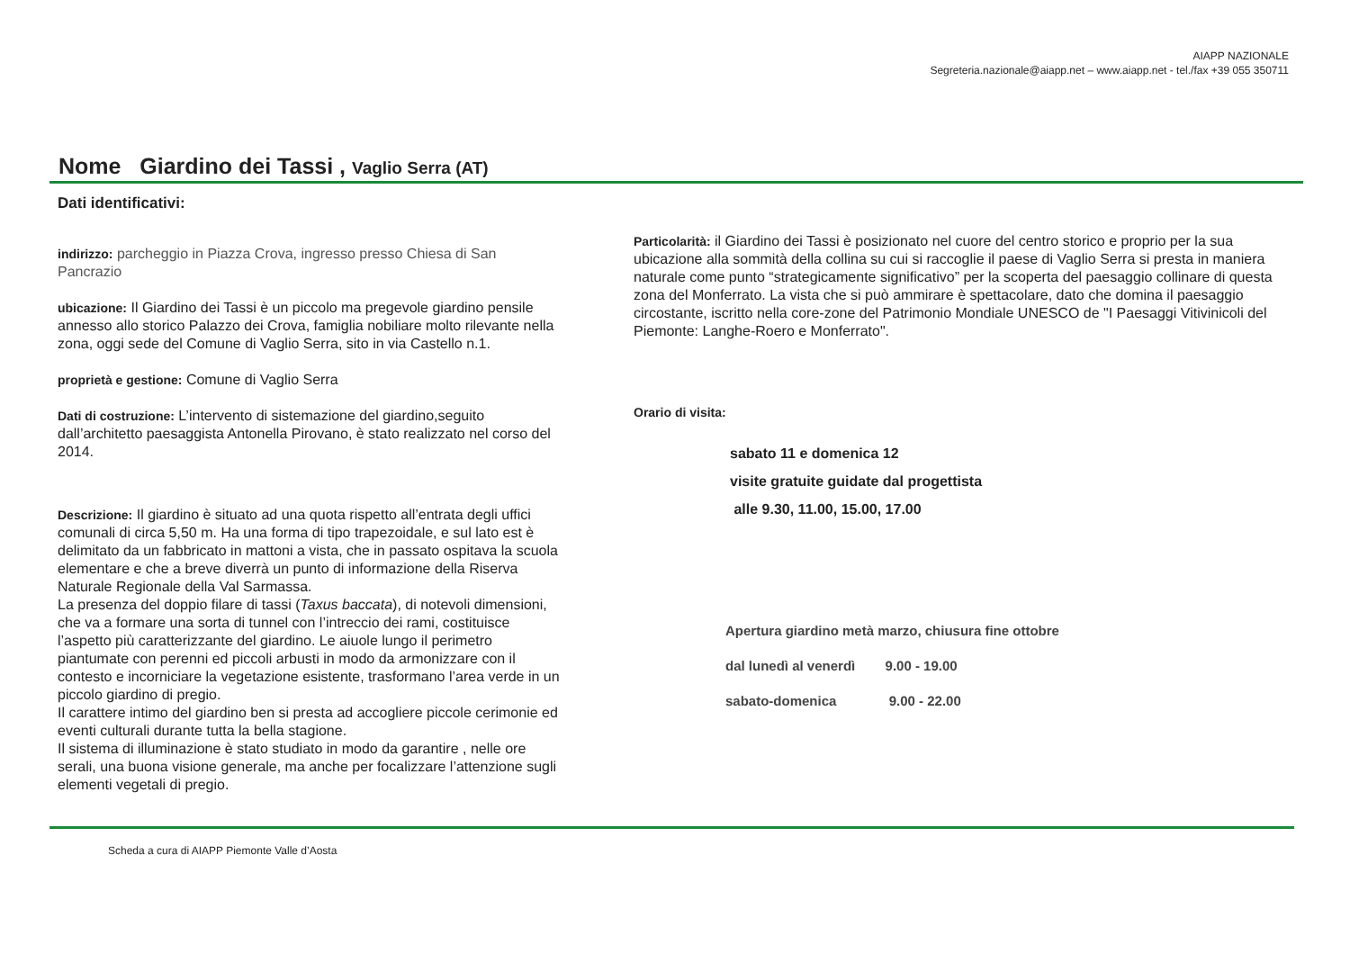AIAPP NAZIONALE
Segreteria.nazionale@aiapp.net – www.aiapp.net - tel./fax +39 055 350711
Nome Giardino dei Tassi , Vaglio Serra (AT)
Dati identificativi:
indirizzo: parcheggio in Piazza Crova, ingresso presso Chiesa di San Pancrazio
ubicazione: Il Giardino dei Tassi è un piccolo ma pregevole giardino pensile annesso allo storico Palazzo dei Crova, famiglia nobiliare molto rilevante nella zona, oggi sede del Comune di Vaglio Serra, sito in via Castello n.1.
proprietà e gestione: Comune di Vaglio Serra
Dati di costruzione: L’intervento di sistemazione del giardino,seguito dall’architetto paesaggista Antonella Pirovano, è stato realizzato nel corso del 2014.
Descrizione: Il giardino è situato ad una quota rispetto all’entrata degli uffici comunali di circa 5,50 m. Ha una forma di tipo trapezoidale, e sul lato est è delimitato da un fabbricato in mattoni a vista, che in passato ospitava la scuola elementare e che a breve diverrà un punto di informazione della Riserva Naturale Regionale della Val Sarmassa.
La presenza del doppio filare di tassi (Taxus baccata), di notevoli dimensioni, che va a formare una sorta di tunnel con l’intreccio dei rami, costituisce l’aspetto più caratterizzante del giardino. Le aiuole lungo il perimetro piantumate con perenni ed piccoli arbusti in modo da armonizzare con il contesto e incorniciare la vegetazione esistente, trasformano l’area verde in un piccolo giardino di pregio.
Il carattere intimo del giardino ben si presta ad accogliere piccole cerimonie ed eventi culturali durante tutta la bella stagione.
Il sistema di illuminazione è stato studiato in modo da garantire , nelle ore serali, una buona visione generale, ma anche per focalizzare l’attenzione sugli elementi vegetali di pregio.
Particolarità: il Giardino dei Tassi è posizionato nel cuore del centro storico e proprio per la sua ubicazione alla sommità della collina su cui si raccoglie il paese di Vaglio Serra si presta in maniera naturale come punto “strategicamente significativo” per la scoperta del paesaggio collinare di questa zona del Monferrato. La vista che si può ammirare è spettacolare, dato che domina il paesaggio circostante, iscritto nella core-zone del Patrimonio Mondiale UNESCO de "I Paesaggi Vitivinicoli del Piemonte: Langhe-Roero e Monferrato".
Orario di visita:
sabato 11 e domenica 12
visite gratuite guidate dal progettista
alle 9.30, 11.00, 15.00, 17.00
Apertura giardino metà marzo, chiusura fine ottobre
dal lunedì al venerdì 9.00 - 19.00
sabato-domenica 9.00 - 22.00
Scheda a cura di AIAPP Piemonte Valle d’Aosta